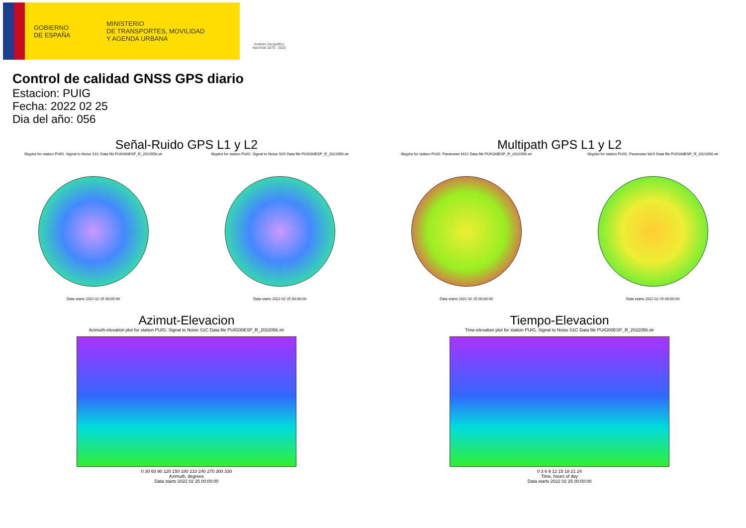GOBIERNO
DE ESPAÑA
MINISTERIO
DE TRANSPORTES, MOVILIDAD
Y AGENDA URBANA
Instituto Geográfico
Nacional 1870 - 2020
Control de calidad GNSS GPS diario
Estacion: PUIG
Fecha: 2022 02 25
Dia del año: 056
Señal-Ruido GPS L1 y L2
Skyplot for station PUIG. Signal to Noise S1C Data file PUIG00ESP_R_2022056.xtr
Data starts 2022 02 25 00:00:00
Skyplot for station PUIG. Signal to Noise S2X Data file PUIG00ESP_R_2022056.xtr
Data starts 2022 02 25 00:00:00
Multipath GPS L1 y L2
Skyplot for station PUIG. Parameter M1C Data file PUIG00ESP_R_2022056.xtr
Data starts 2022 02 25 00:00:00
Skyplot for station PUIG. Parameter M2X Data file PUIG00ESP_R_2022056.xtr
Data starts 2022 02 25 00:00:00
Azimut-Elevacion
Azimuth-elevation plot for station PUIG. Signal to Noise S1C Data file PUIG00ESP_R_2022056.xtr
0 30 60 90 120 150 180 210 240 270 300 330
Azimuth, degrees
Data starts 2022 02 25 00:00:00
Tiempo-Elevacion
Time-elevation plot for station PUIG. Signal to Noise S1C Data file PUIG00ESP_R_2022056.xtr
0 3 6 9 12 15 18 21 24
Time, hours of day
Data starts 2022 02 25 00:00:00